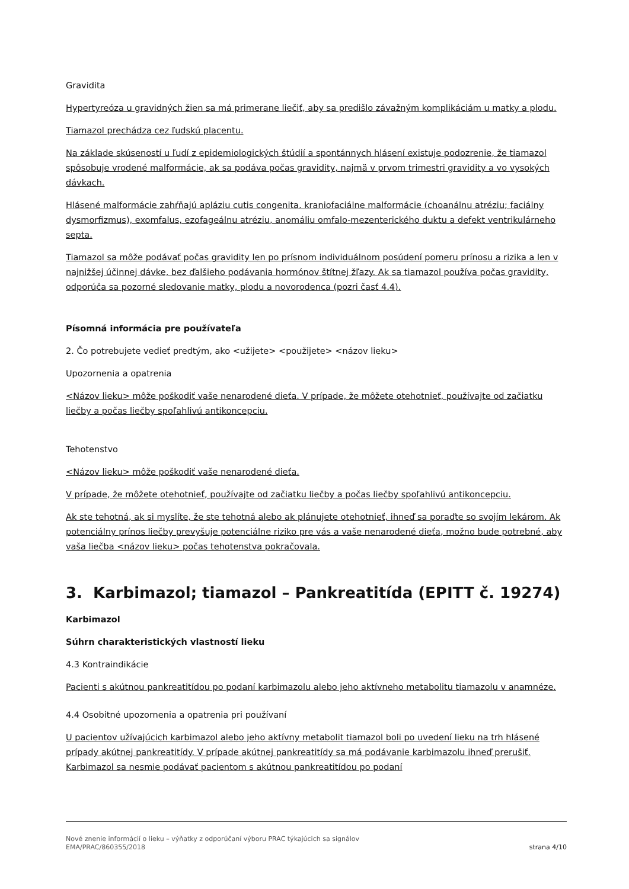Gravidita
Hypertyreóza u gravidných žien sa má primerane liečiť, aby sa predišlo závažným komplikáciám u matky a plodu.
Tiamazol prechádza cez ľudskú placentu.
Na základe skúseností u ľudí z epidemiologických štúdií a spontánnych hlásení existuje podozrenie, že tiamazol spôsobuje vrodené malformácie, ak sa podáva počas gravidity, najmä v prvom trimestri gravidity a vo vysokých dávkach.
Hlásené malformácie zahŕňajú apláziu cutis congenita, kraniofaciálne malformácie (choanálnu atréziu; faciálny dysmorfizmus), exomfalus, ezofageálnu atréziu, anomáliu omfalo-mezenterického duktu a defekt ventrikulárneho septa.
Tiamazol sa môže podávať počas gravidity len po prísnom individuálnom posúdení pomeru prínosu a rizika a len v najnižšej účinnej dávke, bez ďalšieho podávania hormónov štítnej žľazy. Ak sa tiamazol používa počas gravidity, odporúča sa pozorné sledovanie matky, plodu a novorodenca (pozri časť 4.4).
Písomná informácia pre používateľa
2. Čo potrebujete vedieť predtým, ako <užijete> <použijete> <názov lieku>
Upozornenia a opatrenia
<Názov lieku> môže poškodiť vaše nenarodené dieťa. V prípade, že môžete otehotnieť, používajte od začiatku liečby a počas liečby spoľahlivú antikoncepciu.
Tehotenstvo
<Názov lieku> môže poškodiť vaše nenarodené dieťa.
V prípade, že môžete otehotnieť, používajte od začiatku liečby a počas liečby spoľahlivú antikoncepciu.
Ak ste tehotná, ak si myslíte, že ste tehotná alebo ak plánujete otehotnieť, ihneď sa poraďte so svojím lekárom. Ak potenciálny prínos liečby prevyšuje potenciálne riziko pre vás a vaše nenarodené dieťa, možno bude potrebné, aby vaša liečba <názov lieku> počas tehotenstva pokračovala.
3. Karbimazol; tiamazol – Pankreatitída (EPITT č. 19274)
Karbimazol
Súhrn charakteristických vlastností lieku
4.3 Kontraindikácie
Pacienti s akútnou pankreatitídou po podaní karbimazolu alebo jeho aktívneho metabolitu tiamazolu v anamnéze.
4.4 Osobitné upozornenia a opatrenia pri používaní
U pacientov užívajúcich karbimazol alebo jeho aktívny metabolit tiamazol boli po uvedení lieku na trh hlásené prípady akútnej pankreatitídy. V prípade akútnej pankreatitídy sa má podávanie karbimazolu ihneď prerušiť. Karbimazol sa nesmie podávať pacientom s akútnou pankreatitídou po podaní
Nové znenie informácií o lieku – výňatky z odporúčaní výboru PRAC týkajúcich sa signálov
EMA/PRAC/860355/2018
strana 4/10